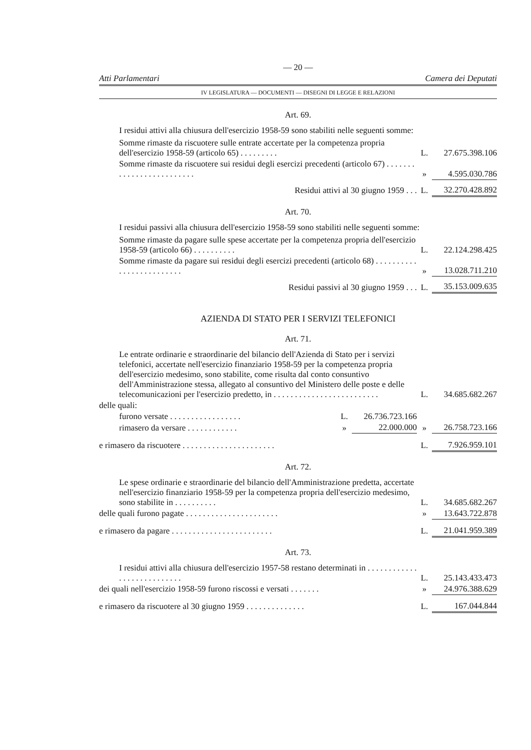— 20 —
Atti Parlamentari Camera dei Deputati
IV LEGISLATURA — DOCUMENTI — DISEGNI DI LEGGE E RELAZIONI
Art. 69.
I residui attivi alla chiusura dell'esercizio 1958-59 sono stabiliti nelle seguenti somme:
| Somme rimaste da riscuotere sulle entrate accertate per la competenza propria dell'esercizio 1958-59 (articolo 65) . . . . . . . . . | L. | 27.675.398.106 |
| Somme rimaste da riscuotere sui residui degli esercizi precedenti (articolo 67) . . . . . . . . . . . . . . . . . . . . . . . . . | » | 4.595.030.786 |
| Residui attivi al 30 giugno 1959 . . . | L. | 32.270.428.892 |
Art. 70.
I residui passivi alla chiusura dell'esercizio 1958-59 sono stabiliti nelle seguenti somme:
| Somme rimaste da pagare sulle spese accertate per la competenza propria dell'esercizio 1958-59 (articolo 66) . . . . . . . . . . | L. | 22.124.298.425 |
| Somme rimaste da pagare sui residui degli esercizi precedenti (articolo 68) . . . . . . . . . . . . . . . . . . . . . . . . . | » | 13.028.711.210 |
| Residui passivi al 30 giugno 1959 . . . | L. | 35.153.009.635 |
AZIENDA DI STATO PER I SERVIZI TELEFONICI
Art. 71.
| Le entrate ordinarie e straordinarie del bilancio dell'Azienda di Stato per i servizi telefonici, accertate nell'esercizio finanziario 1958-59 per la competenza propria dell'esercizio medesimo, sono stabilite, come risulta dal conto consuntivo dell'Amministrazione stessa, allegato al consuntivo del Ministero delle poste e delle telecomunicazioni per l'esercizio predetto, in . . . . . . . . . . . . . . . . . . . . . . . . . | | | L. | 34.685.682.267 |
| delle quali: | | | | |
| furono versate . . . . . . . . . . . . . . . . . | L. | 26.736.723.166 | | |
| rimasero da versare . . . . . . . . . . . . | » | 22.000.000 | » | 26.758.723.166 |
| e rimasero da riscuotere . . . . . . . . . . . . . . . . . . . . . . | | | L. | 7.926.959.101 |
Art. 72.
| Le spese ordinarie e straordinarie del bilancio dell'Amministrazione predetta, accertate nell'esercizio finanziario 1958-59 per la competenza propria dell'esercizio medesimo, sono stabilite in . . . . . . . . . . | L. | 34.685.682.267 |
| delle quali furono pagate . . . . . . . . . . . . . . . . . . . . . . | » | 13.643.722.878 |
| e rimasero da pagare . . . . . . . . . . . . . . . . . . . . . . . . | L. | 21.041.959.389 |
Art. 73.
| I residui attivi alla chiusura dell'esercizio 1957-58 restano determinati in . . . . . . . . . . . . . . . . . . . . . . . . . . . | L. | 25.143.433.473 |
| dei quali nell'esercizio 1958-59 furono riscossi e versati . . . . . . . | » | 24.976.388.629 |
| e rimasero da riscuotere al 30 giugno 1959 . . . . . . . . . . . . . . | L. | 167.044.844 |